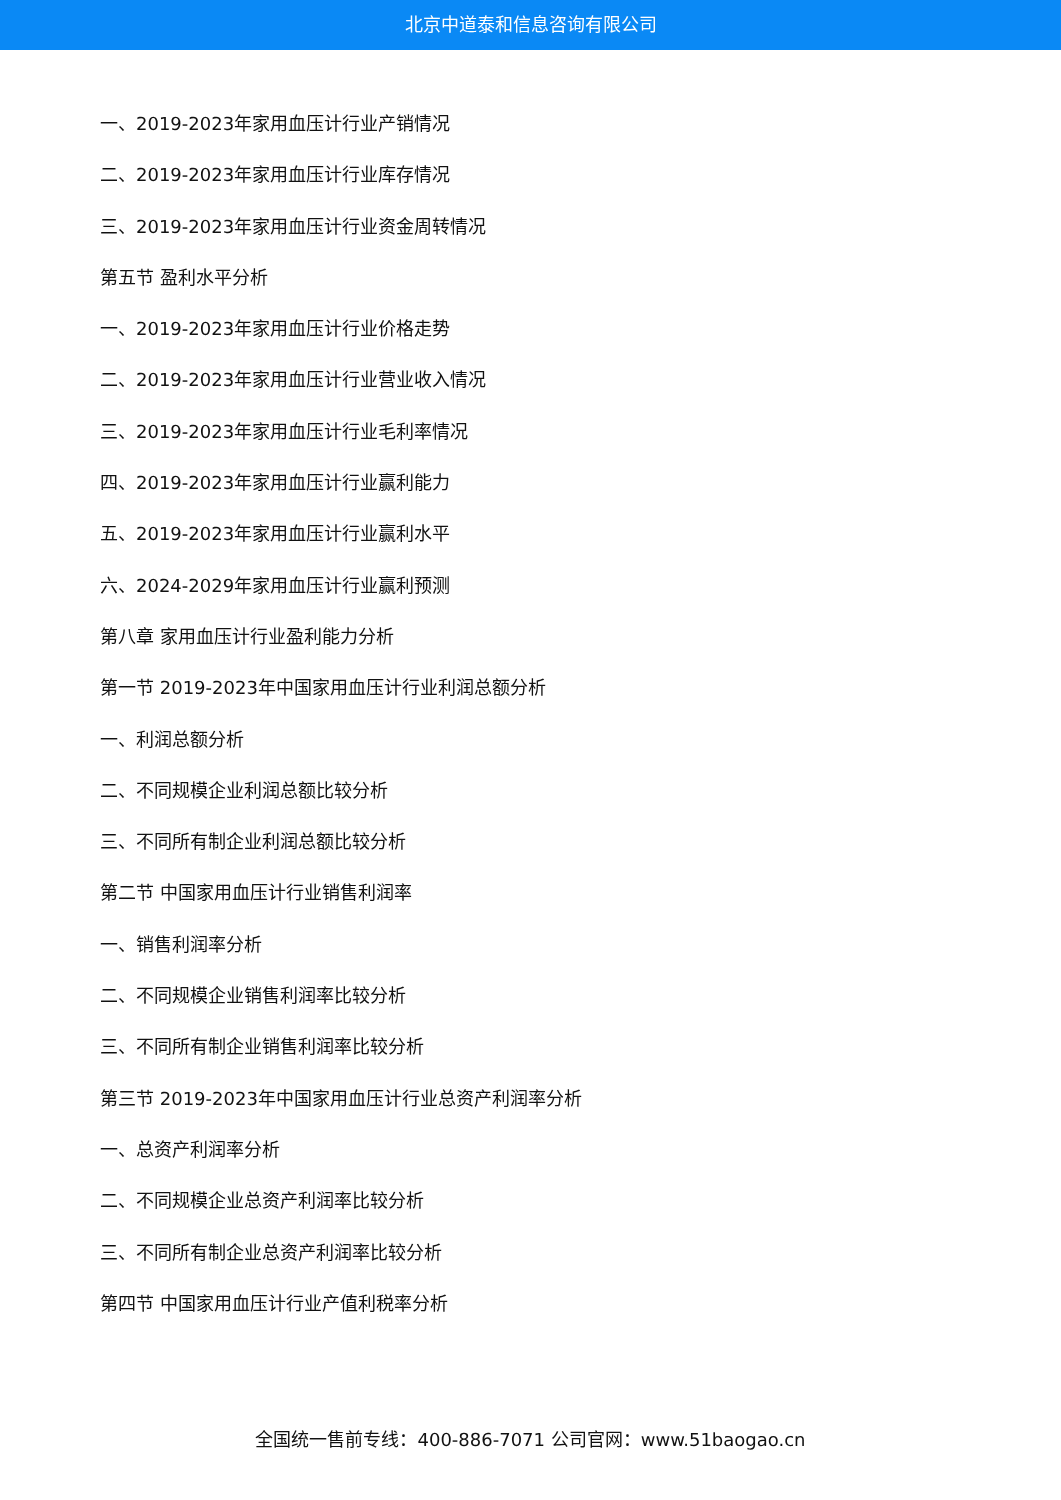北京中道泰和信息咨询有限公司
一、2019-2023年家用血压计行业产销情况
二、2019-2023年家用血压计行业库存情况
三、2019-2023年家用血压计行业资金周转情况
第五节 盈利水平分析
一、2019-2023年家用血压计行业价格走势
二、2019-2023年家用血压计行业营业收入情况
三、2019-2023年家用血压计行业毛利率情况
四、2019-2023年家用血压计行业赢利能力
五、2019-2023年家用血压计行业赢利水平
六、2024-2029年家用血压计行业赢利预测
第八章 家用血压计行业盈利能力分析
第一节 2019-2023年中国家用血压计行业利润总额分析
一、利润总额分析
二、不同规模企业利润总额比较分析
三、不同所有制企业利润总额比较分析
第二节 中国家用血压计行业销售利润率
一、销售利润率分析
二、不同规模企业销售利润率比较分析
三、不同所有制企业销售利润率比较分析
第三节 2019-2023年中国家用血压计行业总资产利润率分析
一、总资产利润率分析
二、不同规模企业总资产利润率比较分析
三、不同所有制企业总资产利润率比较分析
第四节 中国家用血压计行业产值利税率分析
全国统一售前专线：400-886-7071 公司官网：www.51baogao.cn